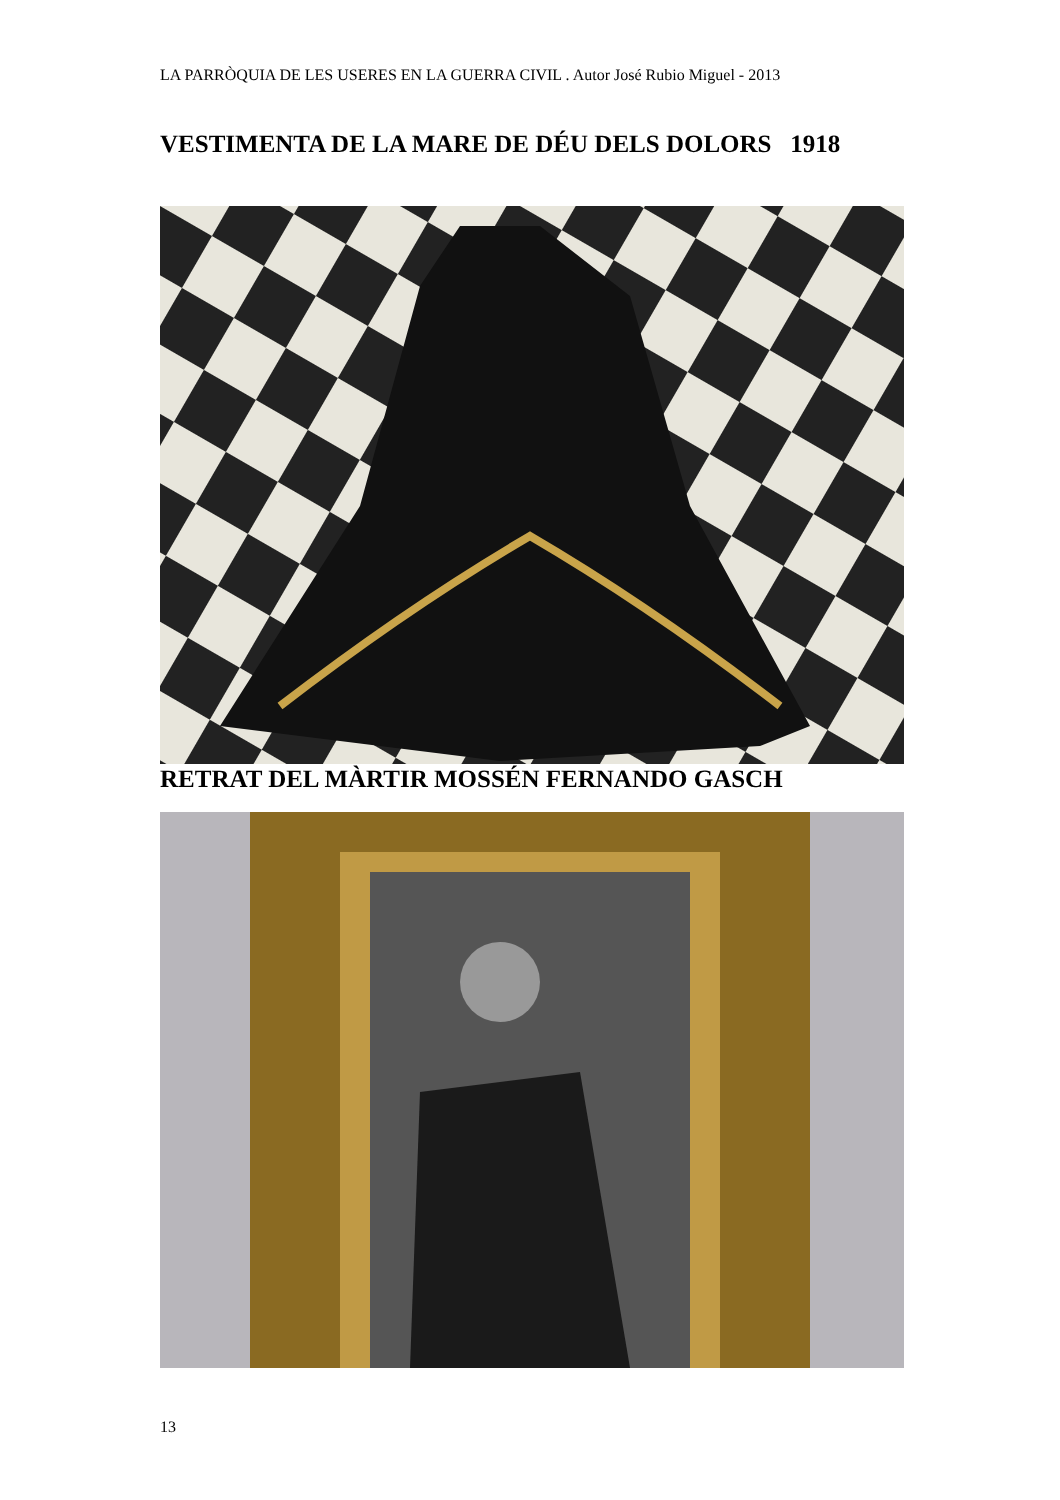LA PARRÒQUIA DE LES USERES EN LA GUERRA CIVIL . Autor José Rubio Miguel - 2013
VESTIMENTA DE LA MARE DE DÉU DELS DOLORS 1918
RETRAT DEL MÀRTIR MOSSÉN FERNANDO GASCH
13